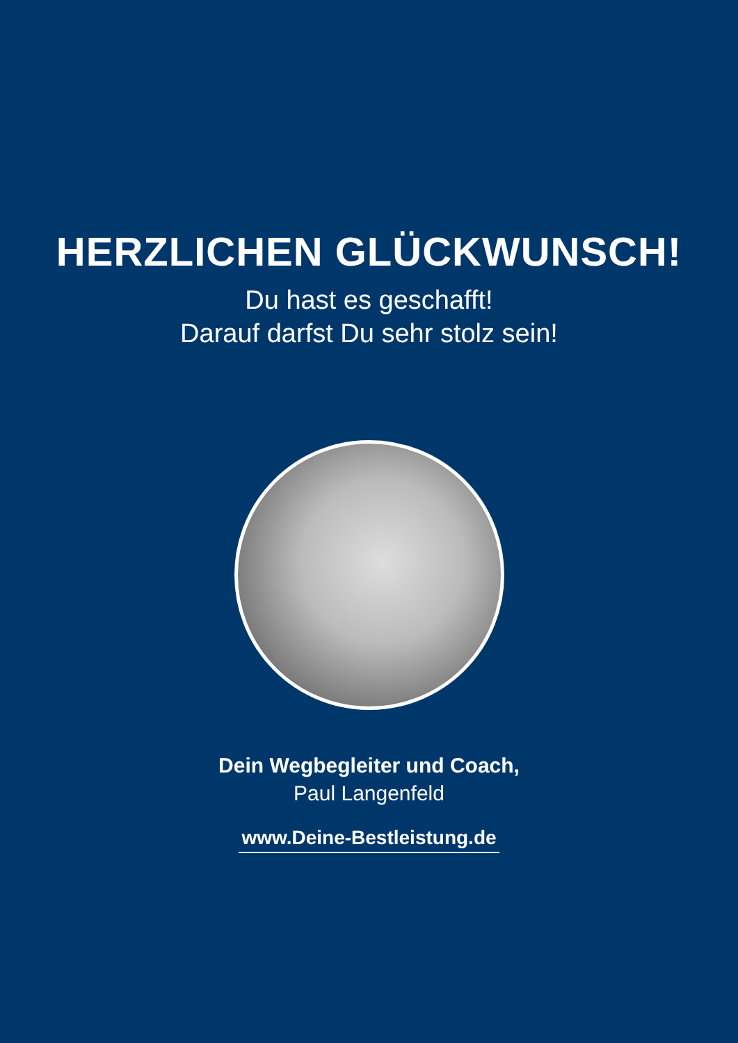HERZLICHEN GLÜCKWUNSCH!
Du hast es geschafft!
Darauf darfst Du sehr stolz sein!
Dein Wegbegleiter und Coach,
Paul Langenfeld
www.Deine-Bestleistung.de